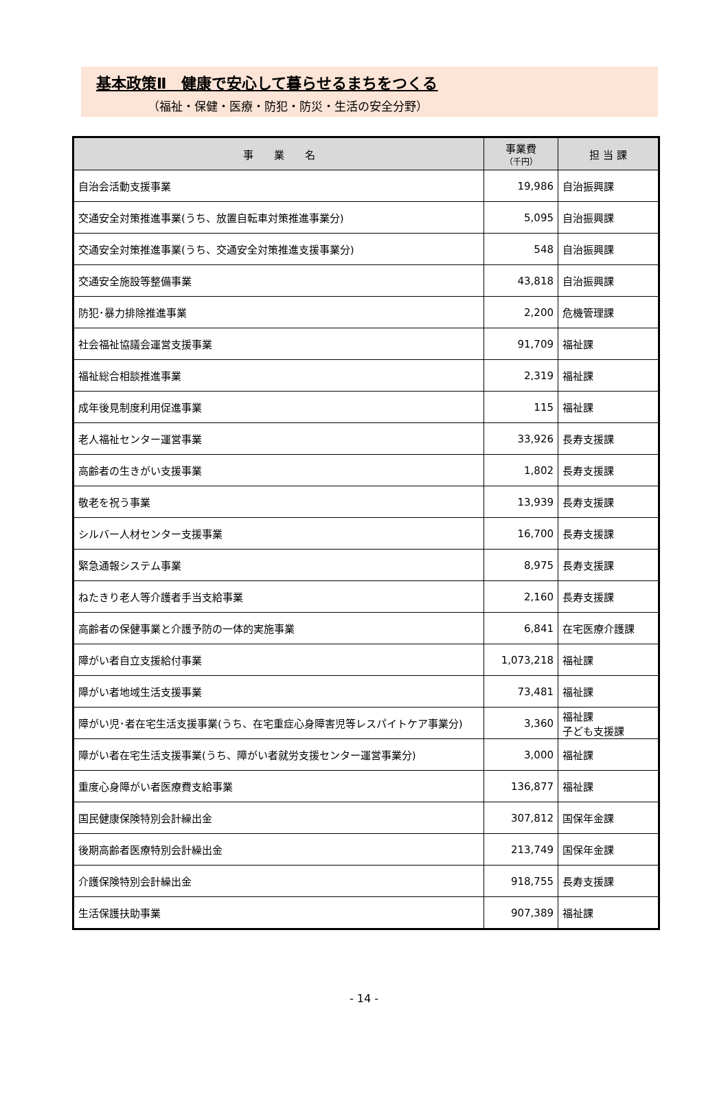基本政策Ⅱ　健康で安心して暮らせるまちをつくる
（福祉・保健・医療・防犯・防災・生活の安全分野）
| 事 業 名 | 事業費 （千円） | 担 当 課 |
| --- | --- | --- |
| 自治会活動支援事業 | 19,986 | 自治振興課 |
| 交通安全対策推進事業(うち、放置自転車対策推進事業分) | 5,095 | 自治振興課 |
| 交通安全対策推進事業(うち、交通安全対策推進支援事業分) | 548 | 自治振興課 |
| 交通安全施設等整備事業 | 43,818 | 自治振興課 |
| 防犯･暴力排除推進事業 | 2,200 | 危機管理課 |
| 社会福祉協議会運営支援事業 | 91,709 | 福祉課 |
| 福祉総合相談推進事業 | 2,319 | 福祉課 |
| 成年後見制度利用促進事業 | 115 | 福祉課 |
| 老人福祉センター運営事業 | 33,926 | 長寿支援課 |
| 高齢者の生きがい支援事業 | 1,802 | 長寿支援課 |
| 敬老を祝う事業 | 13,939 | 長寿支援課 |
| シルバー人材センター支援事業 | 16,700 | 長寿支援課 |
| 緊急通報システム事業 | 8,975 | 長寿支援課 |
| ねたきり老人等介護者手当支給事業 | 2,160 | 長寿支援課 |
| 高齢者の保健事業と介護予防の一体的実施事業 | 6,841 | 在宅医療介護課 |
| 障がい者自立支援給付事業 | 1,073,218 | 福祉課 |
| 障がい者地域生活支援事業 | 73,481 | 福祉課 |
| 障がい児･者在宅生活支援事業(うち、在宅重症心身障害児等レスパイトケア事業分) | 3,360 | 福祉課 子ども支援課 |
| 障がい者在宅生活支援事業(うち、障がい者就労支援センター運営事業分) | 3,000 | 福祉課 |
| 重度心身障がい者医療費支給事業 | 136,877 | 福祉課 |
| 国民健康保険特別会計繰出金 | 307,812 | 国保年金課 |
| 後期高齢者医療特別会計繰出金 | 213,749 | 国保年金課 |
| 介護保険特別会計繰出金 | 918,755 | 長寿支援課 |
| 生活保護扶助事業 | 907,389 | 福祉課 |
- 14 -